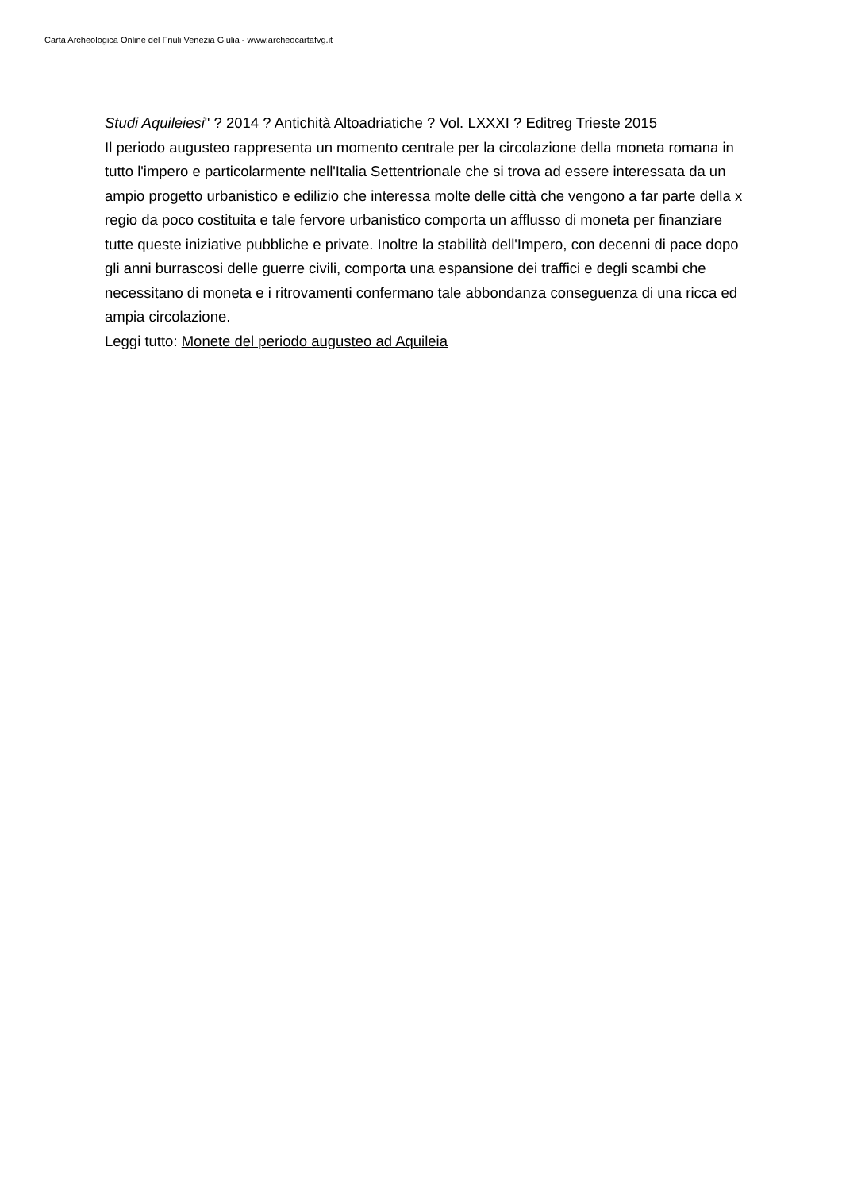Carta Archeologica Online del Friuli Venezia Giulia - www.archeocartafvg.it
Studi Aquileiesi" ? 2014 ? Antichità Altoadriatiche ? Vol. LXXXI ? Editreg Trieste 2015
Il periodo augusteo rappresenta un momento centrale per la circolazione della moneta romana in tutto l'impero e particolarmente nell'Italia Settentrionale che si trova ad essere interessata da un ampio progetto urbanistico e edilizio che interessa molte delle città che vengono a far parte della x regio da poco costituita e tale fervore urbanistico comporta un afflusso di moneta per finanziare tutte queste iniziative pubbliche e private. Inoltre la stabilità dell'Impero, con decenni di pace dopo gli anni burrascosi delle guerre civili, comporta una espansione dei traffici e degli scambi che necessitano di moneta e i ritrovamenti confermano tale abbondanza conseguenza di una ricca ed ampia circolazione.
Leggi tutto: Monete del periodo augusteo ad Aquileia